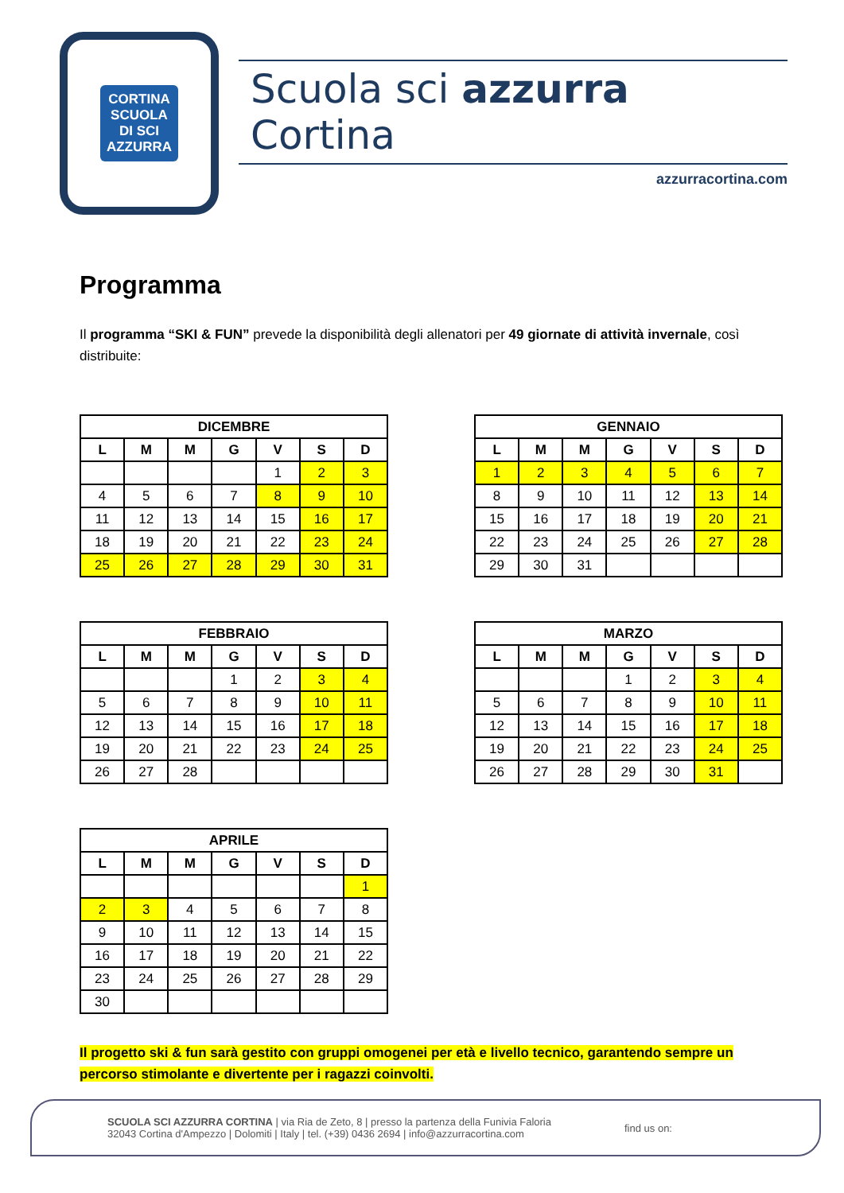CORTINA
SCUOLA
DI SCI
AZZURRA
Scuola sci azzurra Cortina
azzurracortina.com
Programma
Il programma “SKI & FUN” prevede la disponibilità degli allenatori per 49 giornate di attività invernale, così distribuite:
| DICEMBRE | | | | | | |
| --- | --- | --- | --- | --- | --- | --- |
| L | M | M | G | V | S | D |
| | | | | 1 | 2 | 3 |
| 4 | 5 | 6 | 7 | 8 | 9 | 10 |
| 11 | 12 | 13 | 14 | 15 | 16 | 17 |
| 18 | 19 | 20 | 21 | 22 | 23 | 24 |
| 25 | 26 | 27 | 28 | 29 | 30 | 31 |
| GENNAIO | | | | | | |
| --- | --- | --- | --- | --- | --- | --- |
| L | M | M | G | V | S | D |
| 1 | 2 | 3 | 4 | 5 | 6 | 7 |
| 8 | 9 | 10 | 11 | 12 | 13 | 14 |
| 15 | 16 | 17 | 18 | 19 | 20 | 21 |
| 22 | 23 | 24 | 25 | 26 | 27 | 28 |
| 29 | 30 | 31 | | | | |
| FEBBRAIO | | | | | | |
| --- | --- | --- | --- | --- | --- | --- |
| L | M | M | G | V | S | D |
| | | | 1 | 2 | 3 | 4 |
| 5 | 6 | 7 | 8 | 9 | 10 | 11 |
| 12 | 13 | 14 | 15 | 16 | 17 | 18 |
| 19 | 20 | 21 | 22 | 23 | 24 | 25 |
| 26 | 27 | 28 | | | | |
| MARZO | | | | | | |
| --- | --- | --- | --- | --- | --- | --- |
| L | M | M | G | V | S | D |
| | | | 1 | 2 | 3 | 4 |
| 5 | 6 | 7 | 8 | 9 | 10 | 11 |
| 12 | 13 | 14 | 15 | 16 | 17 | 18 |
| 19 | 20 | 21 | 22 | 23 | 24 | 25 |
| 26 | 27 | 28 | 29 | 30 | 31 | |
| APRILE | | | | | | |
| --- | --- | --- | --- | --- | --- | --- |
| L | M | M | G | V | S | D |
| | | | | | | 1 |
| 2 | 3 | 4 | 5 | 6 | 7 | 8 |
| 9 | 10 | 11 | 12 | 13 | 14 | 15 |
| 16 | 17 | 18 | 19 | 20 | 21 | 22 |
| 23 | 24 | 25 | 26 | 27 | 28 | 29 |
| 30 | | | | | | |
Il progetto ski & fun sarà gestito con gruppi omogenei per età e livello tecnico, garantendo sempre un percorso stimolante e divertente per i ragazzi coinvolti.
SCUOLA SCI AZZURRA CORTINA | via Ria de Zeto, 8 | presso la partenza della Funivia Faloria
32043 Cortina d'Ampezzo | Dolomiti | Italy | tel. (+39) 0436 2694 | info@azzurracortina.com
find us on: